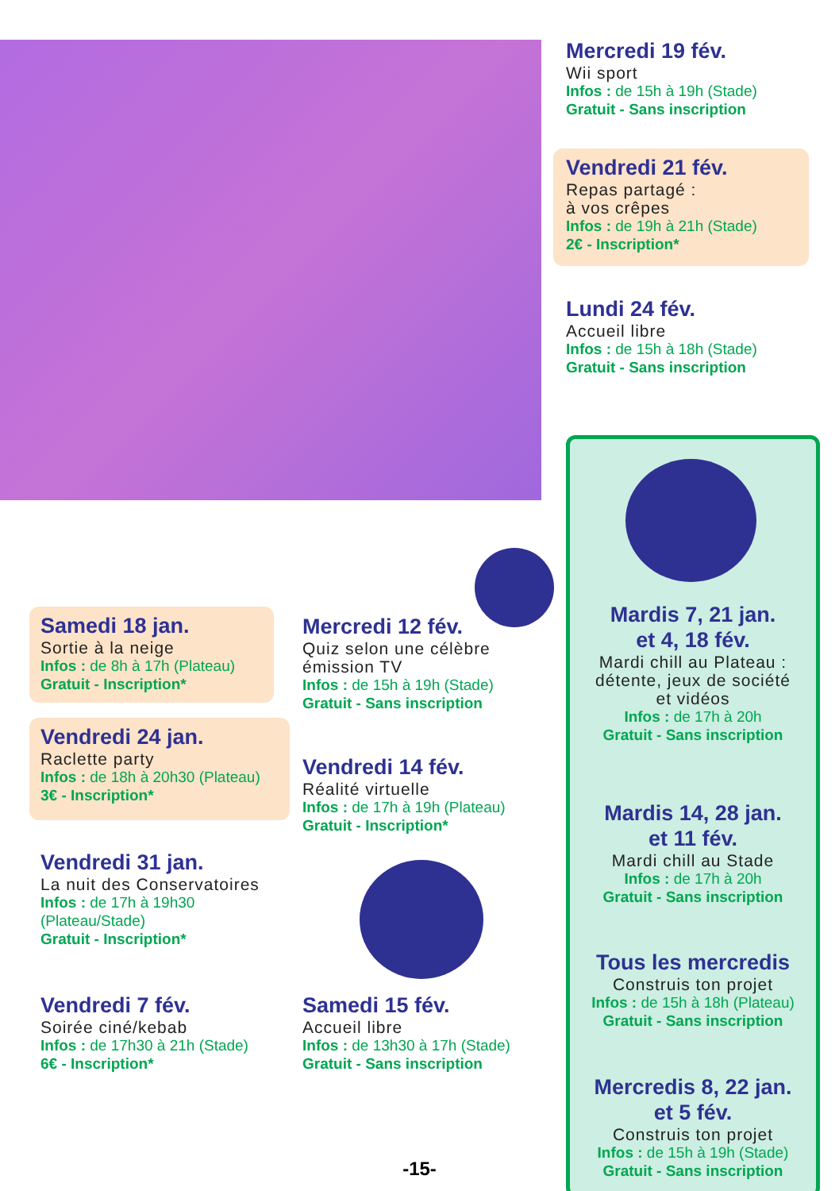Mercredi 19 fév.
Wii sport
Infos : de 15h à 19h (Stade)
Gratuit - Sans inscription
Vendredi 21 fév.
Repas partagé :
à vos crêpes
Infos : de 19h à 21h (Stade)
2€ - Inscription*
Lundi 24 fév.
Accueil libre
Infos : de 15h à 18h (Stade)
Gratuit - Sans inscription
Samedi 18 jan.
Sortie à la neige
Infos : de 8h à 17h (Plateau)
Gratuit - Inscription*
Vendredi 24 jan.
Raclette party
Infos : de 18h à 20h30 (Plateau)
3€ - Inscription*
Vendredi 31 jan.
La nuit des Conservatoires
Infos : de 17h à 19h30
(Plateau/Stade)
Gratuit - Inscription*
Vendredi 7 fév.
Soirée ciné/kebab
Infos : de 17h30 à 21h (Stade)
6€ - Inscription*
Mercredi 12 fév.
Quiz selon une célèbre
émission TV
Infos : de 15h à 19h (Stade)
Gratuit - Sans inscription
Vendredi 14 fév.
Réalité virtuelle
Infos : de 17h à 19h (Plateau)
Gratuit - Inscription*
Samedi 15 fév.
Accueil libre
Infos : de 13h30 à 17h (Stade)
Gratuit - Sans inscription
Mardis 7, 21 jan.
et 4, 18 fév.
Mardi chill au Plateau :
détente, jeux de société
et vidéos
Infos : de 17h à 20h
Gratuit - Sans inscription
Mardis 14, 28 jan.
et 11 fév.
Mardi chill au Stade
Infos : de 17h à 20h
Gratuit - Sans inscription
Tous les mercredis
Construis ton projet
Infos : de 15h à 18h (Plateau)
Gratuit - Sans inscription
Mercredis 8, 22 jan.
et 5 fév.
Construis ton projet
Infos : de 15h à 19h (Stade)
Gratuit - Sans inscription
-15-